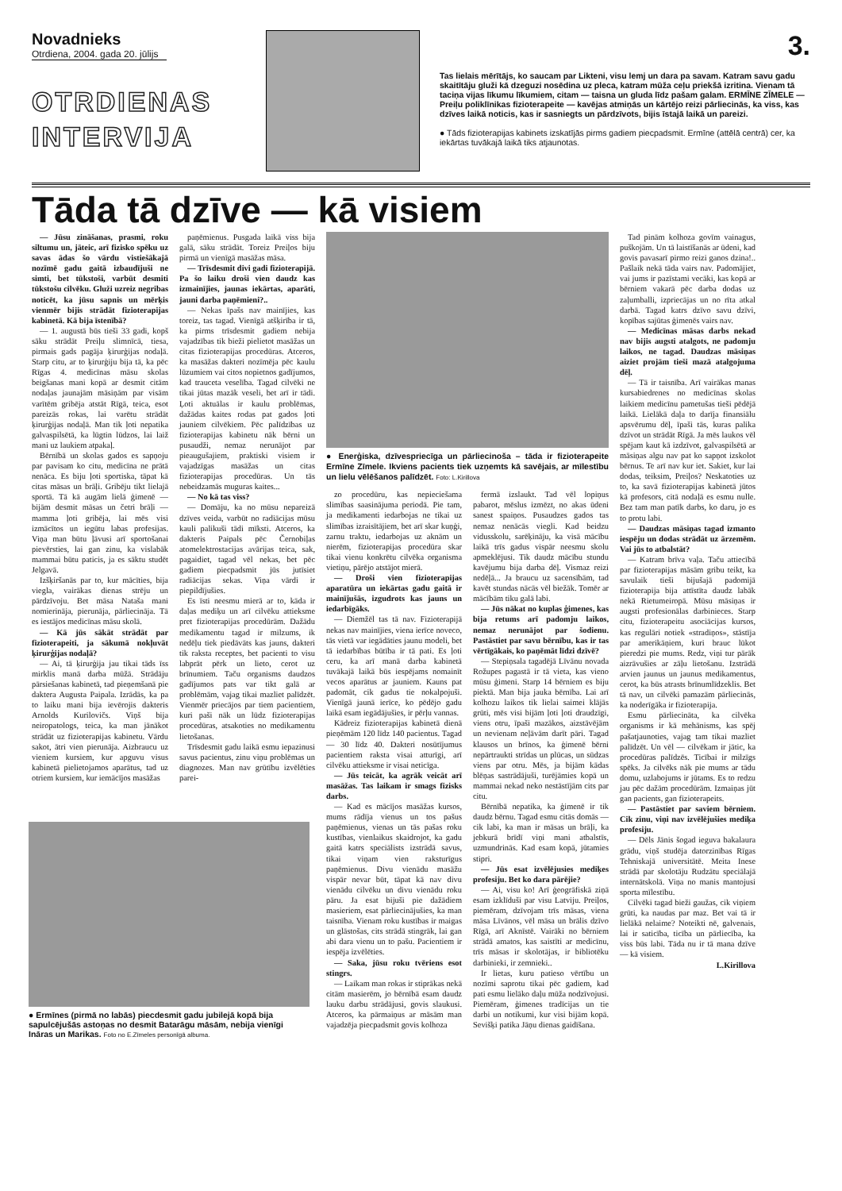Novadnieks
Otrdiena, 2004. gada 20. jūlijs
OTRDIENAS
INTERVIJA
3.
Tas lielais mērītājs, ko saucam par Likteni, visu lemj un dara pa savam. Katram savu gadu skaitītāju gluži kā dzeguzi nosēdina uz pleca, katram mūža ceļu priekšā izritina. Vienam tā taciņa vijas līkumu līkumiem, citam — taisna un gluda līdz pašam galam. ERMĪNE ZĪMELE — Preiļu poliklīnikas fizioterapeite — kavējas atmiņās un kārtējo reizi pārliecinās, ka viss, kas dzīves laikā noticis, kas ir sasniegts un pārdzīvots, bijis īstajā laikā un pareizi.
● Tāds fizioterapijas kabinets izskatījās pirms gadiem piecpadsmit. Ermīne (attēlā centrā) cer, ka iekārtas tuvākajā laikā tiks atjaunotas.
Tāda tā dzīve — kā visiem
— Jūsu zināšanas, prasmi, roku siltumu un, jāteic, arī fizisko spēku uz savas ādas šo vārdu vistiešākajā nozīmē gadu gaitā izbaudījuši ne simti, bet tūkstoši, varbūt desmiti tūkstošu cilvēku. Gluži uzreiz negribas noticēt, ka jūsu sapnis un mērķis vienmēr bijis strādāt fizioterapijas kabinetā. Kā bija īstenībā?
— 1. augustā būs tieši 33 gadi, kopš sāku strādāt Preiļu slimnīcā, tiesa, pirmais gads pagāja ķirurģijas nodaļā. Starp citu, ar to ķirurģiju bija tā, ka pēc Rīgas 4. medicīnas māsu skolas beigšanas mani kopā ar desmit citām nodaļas jaunajām māsiņām par visām varītēm gribēja atstāt Rīgā, teica, esot pareizās rokas, lai varētu strādāt ķirurģijas nodaļā. Man tik ļoti nepatika galvaspilsētā, ka lūgtin lūdzos, lai laiž mani uz laukiem atpakaļ.
Bērnībā un skolas gados es sapņoju par pavisam ko citu, medicīna ne prātā nenāca. Es biju ļoti sportiska, tāpat kā citas māsas un brāļi. Gribēju tikt lielajā sportā. Tā kā augām lielā ģimenē — bijām desmit māsas un četri brāļi — mamma ļoti gribēja, lai mēs visi izmācītos un iegūtu labas profesijas. Viņa man būtu ļāvusi arī sportošanai pievērsties, lai gan zinu, ka vislabāk mammai būtu paticis, ja es sāktu studēt Jelgavā.
Izšķiršanās par to, kur mācīties, bija viegla, vairākas dienas strēju un pārdzīvoju. Bet māsa Nataša mani nomierināja, pierunāja, pārliecināja. Tā es iestājos medicīnas māsu skolā.
— Kā jūs sākāt strādāt par fizioterapeiti, ja sākumā nokļuvāt ķirurģijas nodaļā?
— Ai, tā ķirurģija jau tikai tāds īss mirklis manā darba mūžā. Strādāju pārsiešanas kabinetā, tad pieņemšanā pie daktera Augusta Paipala. Izrādās, ka pa to laiku mani bija ievērojis dakteris Arnolds Kurilovičs. Viņš bija neiropatologs, teica, ka man jānākot strādāt uz fizioterapijas kabinetu. Vārdu sakot, ātri vien pierunāja. Aizbraucu uz vieniem kursiem, kur apguvu visus kabinetā pielietojamos aparātus, tad uz otriem kursiem, kur iemācījos masāžas
paņēmienus. Pusgada laikā viss bija galā, sāku strādāt. Toreiz Preiļos biju pirmā un vienīgā masāžas māsa.
— Trīsdesmit divi gadi fizioterapijā. Pa šo laiku droši vien daudz kas izmainījies, jaunas iekārtas, aparāti, jauni darba paņēmieni?..
— Nekas īpašs nav mainījies, kas toreiz, tas tagad. Vienīgā atšķirība ir tā, ka pirms trīsdesmit gadiem nebija vajadzības tik bieži pielietot masāžas un citas fizioterapijas procedūras. Atceros, ka masāžas dakteri nozīmēja pēc kaulu lūzumiem vai citos nopietnos gadījumos, kad trauceta veselība. Tagad cilvēki ne tikai jūtas mazāk veseli, bet arī ir tādi. Ļoti aktuālas ir kaulu problēmas, dažādas kaites rodas pat gados ļoti jauniem cilvēkiem. Pēc palīdzības uz fizioterapijas kabinetu nāk bērni un pusaudži, nemaz nerunājot par pieaugušajiem, praktiski visiem ir vajadzīgas masāžas un citas fizioterapijas procedūras. Un tās nebeidzamās muguras kaites...
— No kā tas viss?
— Domāju, ka no mūsu nepareizā dzīves veida, varbūt no radiācijas mūsu kauli palikuši tādi mīksti. Atceros, ka dakteris Paipals pēc Černobiļas atomelektrostacijas avārijas teica, sak, pagaidiet, tagad vēl nekas, bet pēc gadiem piecpadsmit jūs jutīsiet radiācijas sekas. Viņa vārdi ir piepildījušies.
Es īsti neesmu mierā ar to, kāda ir daļas mediķu un arī cilvēku attieksme pret fizioterapijas procedūrām. Dažādu medikamentu tagad ir milzums, ik nedēļu tiek piedāvāts kas jauns, dakteri tik raksta receptes, bet pacienti to visu labprāt pērk un lieto, cerot uz brīnumiem. Taču organisms daudzos gadījumos pats var tikt galā ar problēmām, vajag tikai mazliet palīdzēt. Vienmēr priecājos par tiem pacientiem, kuri paši nāk un lūdz fizioterapijas procedūras, atsakoties no medikamentu lietošanas.
Trīsdesmit gadu laikā esmu iepazinusi savus pacientus, zinu viņu problēmas un diagnozes. Man nav grūtību izvēlēties parei-
● Enerģiska, dzīvespriecīga un pārliecinoša – tāda ir fizioterapeite Ermīne Zīmele. Ikviens pacients tiek uzņemts kā savējais, ar mīlestību un lielu vēlēšanos palīdzēt. Foto: L.Kirillova
zo procedūru, kas nepieciešama slimības saasinājuma periodā. Pie tam, ja medikamenti iedarbojas ne tikai uz slimības izraisītājiem, bet arī skar kuņģi, zarnu traktu, iedarbojas uz aknām un nierēm, fizioterapijas procedūra skar tikai vienu konkrētu cilvēka organisma vietiņu, pārējo atstājot mierā.
— Droši vien fizioterapijas aparatūra un iekārtas gadu gaitā ir mainījušās, izgudrots kas jauns un iedarbīgāks.
— Diemžēl tas tā nav. Fizioterapijā nekas nav mainījies, viena ierīce noveco, tās vietā var iegādāties jaunu modeli, bet tā iedarbības būtība ir tā pati. Es ļoti ceru, ka arī manā darba kabinetā tuvākajā laikā būs iespējams nomainīt vecos aparātus ar jauniem. Kauns pat padomāt, cik gadus tie nokalpojuši. Vienīgā jaunā ierīce, ko pēdējo gadu laikā esam iegādājušies, ir pērļu vannas.
Kādreiz fizioterapijas kabinetā dienā pieņēmām 120 līdz 140 pacientus. Tagad — 30 līdz 40. Dakteri nosūtījumus pacientiem raksta visai atturīgi, arī cilvēku attieksme ir visai neticīga.
— Jūs teicāt, ka agrāk veicāt arī masāžas. Tas laikam ir smags fizisks darbs.
— Kad es mācījos masāžas kursos, mums rādīja vienus un tos pašus paņēmienus, vienas un tās pašas roku kustības, vienlaikus skaidrojot, ka gadu gaitā katrs speciālists izstrādā savus, tikai viņam vien raksturīgus paņēmienus. Divu vienādu masāžu vispār nevar būt, tāpat kā nav divu vienādu cilvēku un divu vienādu roku pāru. Ja esat bijuši pie dažādiem masieriem, esat pārliecinājušies, ka man taisnība. Vienam roku kustības ir maigas un glāstošas, cits strādā stingrāk, lai gan abi dara vienu un to pašu. Pacientiem ir iespēja izvēlēties.
— Saka, jūsu roku tvēriens esot stingrs.
— Laikam man rokas ir stiprākas nekā citām masierēm, jo bērnībā esam daudz lauku darbu strādājusi, govis slaukusi. Atceros, ka pārmaiņus ar māsām man vajadzēja piecpadsmit govis kolhoza
fermā izslaukt. Tad vēl lopiņus pabarot, mēslus izmēzt, no akas ūdeni sanest spaiņos. Pusaudzes gados tas nemaz nenācās viegli. Kad beidzu vidusskolu, sarēķināju, ka visā mācību laikā trīs gadus vispār neesmu skolu apmeklējusi. Tik daudz mācību stundu kavējumu bija darba dēļ. Vismaz reizi nedēļā... Ja braucu uz sacensībām, tad kavēt stundas nācās vēl biežāk. Tomēr ar mācībām tiku galā labi.
— Jūs nākat no kuplas ģimenes, kas bija retums arī padomju laikos, nemaz nerunājot par šodienu. Pastāstiet par savu bērnību, kas ir tas vērtīgākais, ko paņēmāt līdzi dzīvē?
— Stepiņsala tagadējā Līvānu novada Rožupes pagastā ir tā vieta, kas vieno mūsu ģimeni. Starp 14 bērniem es biju piektā. Man bija jauka bērnība. Lai arī kolhozu laikos tik lielai saimei klājās grūti, mēs visi bijām ļoti ļoti draudzīgi, viens otru, īpaši mazākos, aizstāvējām un nevienam neļāvām darīt pāri. Tagad klausos un brīnos, ka ģimenē bērni nepārtraukti strīdas un plūcas, un sūdzas viens par otru. Mēs, ja bijām kādas blēņas sastrādājuši, turējāmies kopā un mammai nekad neko nestāstījām cits par citu.
Bērnībā nepatika, ka ģimenē ir tik daudz bērnu. Tagad esmu citās domās — cik labi, ka man ir māsas un brāļi, ka jebkurā brīdī viņi mani atbalstīs, uzmundrinās. Kad esam kopā, jūtamies stipri.
— Jūs esat izvēlējusies mediķes profesiju. Bet ko dara pārējie?
— Ai, visu ko! Arī ģeogrāfiskā ziņā esam izklīduši par visu Latviju. Preiļos, piemēram, dzīvojam trīs māsas, viena māsa Līvānos, vēl māsa un brālis dzīvo Rīgā, arī Aknīstē. Vairāki no bērniem strādā amatos, kas saistīti ar medicīnu, trīs māsas ir skolotājas, ir bibliotēku darbinieki, ir zemnieki..
Ir lietas, kuru patieso vērtību un nozīmi saprotu tikai pēc gadiem, kad pati esmu lielāko daļu mūža nodzīvojusi. Piemēram, ģimenes tradīcijas un tie darbi un notikumi, kur visi bijām kopā. Sevišķi patika Jāņu dienas gaidīšana.
Tad pinām kolhoza govīm vainagus, puškojām. Un tā laistīšanās ar ūdeni, kad govis pavasarī pirmo reizi ganos dzina!.. Pašlaik nekā tāda vairs nav. Padomājiet, vai jums ir pazīstami vecāki, kas kopā ar bērniem vakarā pēc darba dodas uz zaļumballi, izpriecājas un no rīta atkal darbā. Tagad katrs dzīvo savu dzīvi, kopības sajūtas ģimenēs vairs nav.
— Medicīnas māsas darbs nekad nav bijis augsti atalgots, ne padomju laikos, ne tagad. Daudzas māsiņas aiziet projām tieši mazā atalgojuma dēļ.
— Tā ir taisnība. Arī vairākas manas kursabiedrenes no medicīnas skolas laikiem medicīnu pametušas tieši pēdējā laikā. Lielākā daļa to darīja finansiālu apsvērumu dēļ, īpaši tās, kuras palika dzīvot un strādāt Rīgā. Ja mēs laukos vēl spējam kaut kā izdzīvot, galvaspilsētā ar māsiņas algu nav pat ko sapņot izskolot bērnus. Te arī nav kur iet. Sakiet, kur lai dodas, teiksim, Preiļos? Neskatoties uz to, ka savā fizioterapijas kabinetā jūtos kā profesors, citā nodaļā es esmu nulle. Bez tam man patīk darbs, ko daru, jo es to protu labi.
— Daudzas māsiņas tagad izmanto iespēju un dodas strādāt uz ārzemēm. Vai jūs to atbalstāt?
— Katram brīva vaļa. Taču attiecībā par fizioterapijas māsām gribu teikt, ka savulaik tieši bijušajā padomijā fizioterapija bija attīstīta daudz labāk nekā Rietumeiropā. Mūsu māsiņas ir augsti profesionālas darbinieces. Starp citu, fizioterapeitu asociācijas kursos, kas regulāri notiek «stradiņos», stāstīja par amerikāņiem, kuri brauc lūkot pieredzi pie mums. Redz, viņi tur pārāk aizrāvušies ar zāļu lietošanu. Izstrādā arvien jaunus un jaunus medikamentus, cerot, ka būs atrasts brīnumlīdzeklis. Bet tā nav, un cilvēki pamazām pārliecinās, ka noderīgāka ir fizioterapija.
Esmu pārliecināta, ka cilvēka organisms ir kā mehānisms, kas spēj pašatjaunoties, vajag tam tikai mazliet palīdzēt. Un vēl — cilvēkam ir jātic, ka procedūras palīdzēs. Ticībai ir milzīgs spēks. Ja cilvēks nāk pie mums ar tādu domu, uzlabojums ir jūtams. Es to redzu jau pēc dažām procedūrām. Izmaiņas jūt gan pacients, gan fizioterapeits.
— Pastāstiet par saviem bērniem. Cik zinu, viņi nav izvēlējušies mediķa profesiju.
— Dēls Jānis šogad ieguva bakalaura grādu, viņš studēja datorzinības Rīgas Tehniskajā universitātē. Meita Inese strādā par skolotāju Rudzātu speciālajā internātskolā. Viņa no manis mantojusi sporta mīlestību.
Cilvēki tagad bieži gaužas, cik viņiem grūti, ka naudas par maz. Bet vai tā ir lielākā nelaime? Noteikti nē, galvenais, lai ir saticība, ticība un pārliecība, ka viss būs labi. Tāda nu ir tā mana dzīve — kā visiem.
L.Kirillova
● Ermīnes (pirmā no labās) piecdesmit gadu jubilejā kopā bija sapulcējušās astoņas no desmit Batarāgu māsām, nebija vienīgi Ināras un Marikas. Foto no E.Zīmeles personīgā albuma.